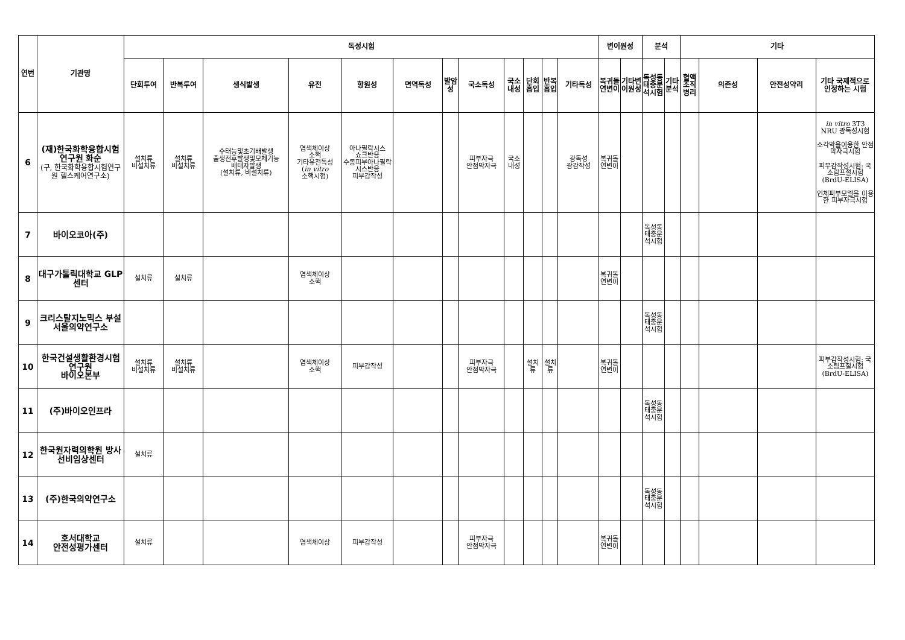| 연번 | 기관명 | 독성시험 | | | | | | | | | | | | 변이원성 | | 분석 | | 기타 | | | |
| --- | --- | --- | --- | --- | --- | --- | --- | --- | --- | --- | --- | --- | --- | --- | --- | --- | --- | --- | --- | --- | --- |
| | | 단회투여 | 반복투여 | 생식발생 | 유전 | 항원성 | 면역독성 | 발암성 | 국소독성 | 국소내성 | 단회흡입 | 반복흡입 | 기타독성 | 복귀돌연변이 | 기타변이원성 | 독성동태중분석시험 | 기타분석 | 혈액조직병리 | 의존성 | 안전성약리 | 기타 국제적으로 인정하는 시험 |
| 6 | (재)한국화학융합시험연구원 화순 (구, 한국화학융합시험연구원 헬스케어연구소) | 설치류 비설치류 | 설치류 비설치류 | 수태능및초기배발생 출생전후발생및모체기능 배태자발생 (설치류, 비설치류) | 염색체이상 소핵 기타유전독성 ( in vitro 소핵시험) | 아나필락시스 쇼크반응 수동피부아나필락시스반응 피부감작성 | | | 피부자극 안점막자극 | 국소내성 | | | 광독성 광감작성 | 복귀돌연변이 | | | | | | | in vitro 3T3 NRU 광독성시험 소각막을이용한 안점막자극시험 피부감작성시험: 국소림프절시험(BrdU-ELISA) 인체피부모델을 이용한 피부자극시험 |
| 7 | 바이오코아(주) | | | | | | | | | | | | | | | 독성동태중분석시험 | | | | | |
| 8 | 대구가톨릭대학교 GLP센터 | 설치류 | 설치류 | | 염색체이상 소핵 | | | | | | | | | 복귀돌연변이 | | | | | | | |
| 9 | 크리스탈지노믹스 부설 서울의약연구소 | | | | | | | | | | | | | | | 독성동태중분석시험 | | | | | |
| 10 | 한국건설생활환경시험연구원 바이오본부 | 설치류 비설치류 | 설치류 비설치류 | | 염색체이상 소핵 | 피부감작성 | | | 피부자극 안점막자극 | | 설치류 | 설치류 | | 복귀돌연변이 | | | | | | | 피부감작성시험: 국소림프절시험(BrdU-ELISA) |
| 11 | (주)바이오인프라 | | | | | | | | | | | | | | | 독성동태중분석시험 | | | | | |
| 12 | 한국원자력의학원 방사선비임상센터 | 설치류 | | | | | | | | | | | | | | | | | | | |
| 13 | (주)한국의약연구소 | | | | | | | | | | | | | | | 독성동태중분석시험 | | | | | |
| 14 | 호서대학교 안전성평가센터 | 설치류 | | | 염색체이상 | 피부감작성 | | | 피부자극 안점막자극 | | | | | 복귀돌연변이 | | | | | | | |